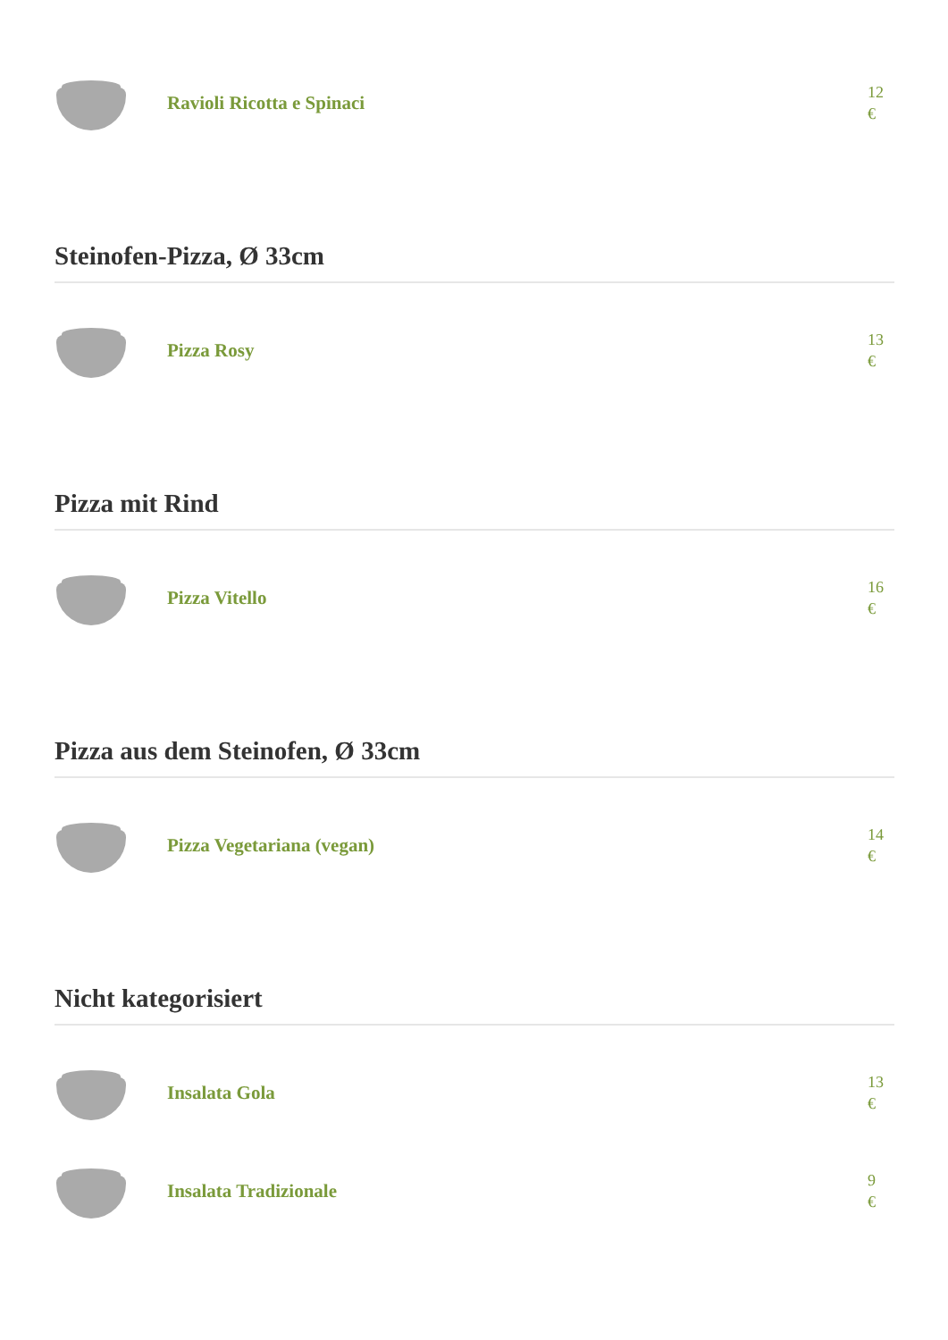Ravioli Ricotta e Spinaci
12
€
Steinofen-Pizza, Ø 33cm
Pizza Rosy
13
€
Pizza mit Rind
Pizza Vitello
16
€
Pizza aus dem Steinofen, Ø 33cm
Pizza Vegetariana (vegan)
14
€
Nicht kategorisiert
Insalata Gola
13
€
Insalata Tradizionale
9
€